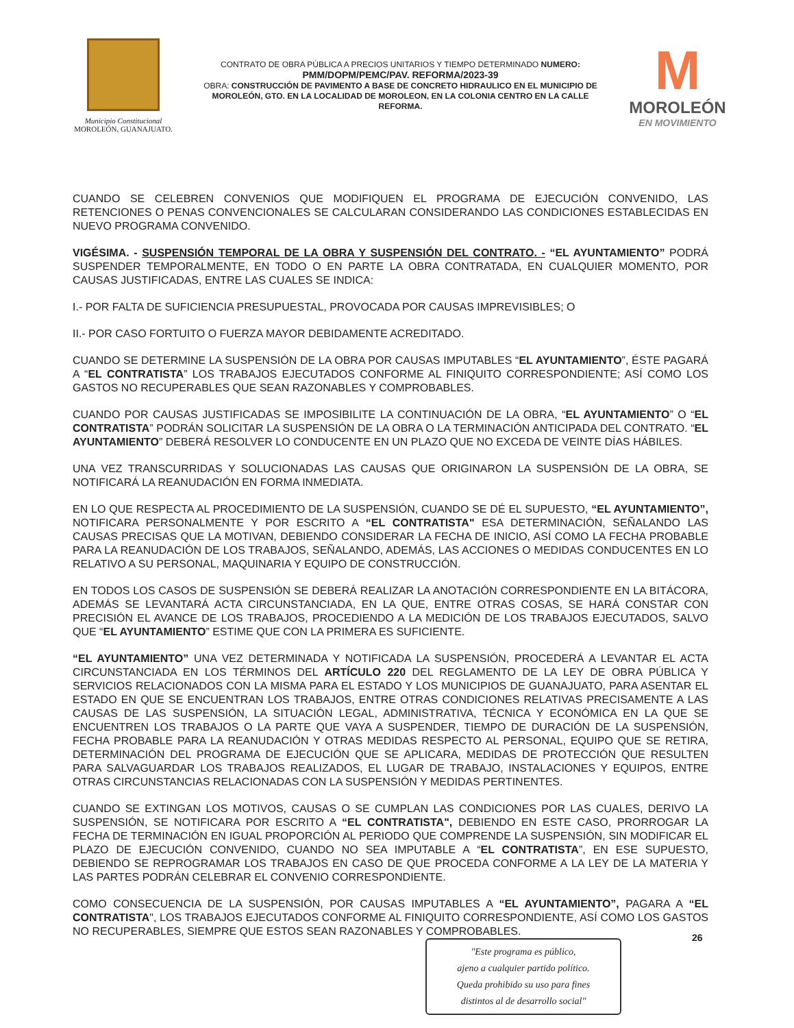Municipio Constitucional
MOROLEÓN, GUANAJUATO.
CONTRATO DE OBRA PÚBLICA A PRECIOS UNITARIOS Y TIEMPO DETERMINADO NUMERO:
PMM/DOPM/PEMC/PAV. REFORMA/2023-39
OBRA: CONSTRUCCIÓN DE PAVIMENTO A BASE DE CONCRETO HIDRAULICO EN EL MUNICIPIO DE MOROLEÓN, GTO. EN LA LOCALIDAD DE MOROLEON, EN LA COLONIA CENTRO EN LA CALLE REFORMA.
M
MOROLEÓN
EN MOVIMIENTO
CUANDO SE CELEBREN CONVENIOS QUE MODIFIQUEN EL PROGRAMA DE EJECUCIÓN CONVENIDO, LAS RETENCIONES O PENAS CONVENCIONALES SE CALCULARAN CONSIDERANDO LAS CONDICIONES ESTABLECIDAS EN NUEVO PROGRAMA CONVENIDO.
VIGÉSIMA. - SUSPENSIÓN TEMPORAL DE LA OBRA Y SUSPENSIÓN DEL CONTRATO. - “EL AYUNTAMIENTO” PODRÁ SUSPENDER TEMPORALMENTE, EN TODO O EN PARTE LA OBRA CONTRATADA, EN CUALQUIER MOMENTO, POR CAUSAS JUSTIFICADAS, ENTRE LAS CUALES SE INDICA:
I.- POR FALTA DE SUFICIENCIA PRESUPUESTAL, PROVOCADA POR CAUSAS IMPREVISIBLES; O
II.- POR CASO FORTUITO O FUERZA MAYOR DEBIDAMENTE ACREDITADO.
CUANDO SE DETERMINE LA SUSPENSIÓN DE LA OBRA POR CAUSAS IMPUTABLES “EL AYUNTAMIENTO”, ÉSTE PAGARÁ A “EL CONTRATISTA” LOS TRABAJOS EJECUTADOS CONFORME AL FINIQUITO CORRESPONDIENTE; ASÍ COMO LOS GASTOS NO RECUPERABLES QUE SEAN RAZONABLES Y COMPROBABLES.
CUANDO POR CAUSAS JUSTIFICADAS SE IMPOSIBILITE LA CONTINUACIÓN DE LA OBRA, “EL AYUNTAMIENTO” O “EL CONTRATISTA” PODRÁN SOLICITAR LA SUSPENSIÓN DE LA OBRA O LA TERMINACIÓN ANTICIPADA DEL CONTRATO. “EL AYUNTAMIENTO” DEBERÁ RESOLVER LO CONDUCENTE EN UN PLAZO QUE NO EXCEDA DE VEINTE DÍAS HÁBILES.
UNA VEZ TRANSCURRIDAS Y SOLUCIONADAS LAS CAUSAS QUE ORIGINARON LA SUSPENSIÓN DE LA OBRA, SE NOTIFICARÁ LA REANUDACIÓN EN FORMA INMEDIATA.
EN LO QUE RESPECTA AL PROCEDIMIENTO DE LA SUSPENSIÓN, CUANDO SE DÉ EL SUPUESTO, “EL AYUNTAMIENTO”, NOTIFICARA PERSONALMENTE Y POR ESCRITO A “EL CONTRATISTA" ESA DETERMINACIÓN, SEÑALANDO LAS CAUSAS PRECISAS QUE LA MOTIVAN, DEBIENDO CONSIDERAR LA FECHA DE INICIO, ASÍ COMO LA FECHA PROBABLE PARA LA REANUDACIÓN DE LOS TRABAJOS, SEÑALANDO, ADEMÁS, LAS ACCIONES O MEDIDAS CONDUCENTES EN LO RELATIVO A SU PERSONAL, MAQUINARIA Y EQUIPO DE CONSTRUCCIÓN.
EN TODOS LOS CASOS DE SUSPENSIÓN SE DEBERÁ REALIZAR LA ANOTACIÓN CORRESPONDIENTE EN LA BITÁCORA, ADEMÁS SE LEVANTARÁ ACTA CIRCUNSTANCIADA, EN LA QUE, ENTRE OTRAS COSAS, SE HARÁ CONSTAR CON PRECISIÓN EL AVANCE DE LOS TRABAJOS, PROCEDIENDO A LA MEDICIÓN DE LOS TRABAJOS EJECUTADOS, SALVO QUE “EL AYUNTAMIENTO” ESTIME QUE CON LA PRIMERA ES SUFICIENTE.
“EL AYUNTAMIENTO” UNA VEZ DETERMINADA Y NOTIFICADA LA SUSPENSIÓN, PROCEDERÁ A LEVANTAR EL ACTA CIRCUNSTANCIADA EN LOS TÉRMINOS DEL ARTÍCULO 220 DEL REGLAMENTO DE LA LEY DE OBRA PÚBLICA Y SERVICIOS RELACIONADOS CON LA MISMA PARA EL ESTADO Y LOS MUNICIPIOS DE GUANAJUATO, PARA ASENTAR EL ESTADO EN QUE SE ENCUENTRAN LOS TRABAJOS, ENTRE OTRAS CONDICIONES RELATIVAS PRECISAMENTE A LAS CAUSAS DE LAS SUSPENSIÓN, LA SITUACIÓN LEGAL, ADMINISTRATIVA, TÉCNICA Y ECONÓMICA EN LA QUE SE ENCUENTREN LOS TRABAJOS O LA PARTE QUE VAYA A SUSPENDER, TIEMPO DE DURACIÓN DE LA SUSPENSIÓN, FECHA PROBABLE PARA LA REANUDACIÓN Y OTRAS MEDIDAS RESPECTO AL PERSONAL, EQUIPO QUE SE RETIRA, DETERMINACIÓN DEL PROGRAMA DE EJECUCIÓN QUE SE APLICARA, MEDIDAS DE PROTECCIÓN QUE RESULTEN PARA SALVAGUARDAR LOS TRABAJOS REALIZADOS, EL LUGAR DE TRABAJO, INSTALACIONES Y EQUIPOS, ENTRE OTRAS CIRCUNSTANCIAS RELACIONADAS CON LA SUSPENSIÓN Y MEDIDAS PERTINENTES.
CUANDO SE EXTINGAN LOS MOTIVOS, CAUSAS O SE CUMPLAN LAS CONDICIONES POR LAS CUALES, DERIVO LA SUSPENSIÓN, SE NOTIFICARA POR ESCRITO A “EL CONTRATISTA", DEBIENDO EN ESTE CASO, PRORROGAR LA FECHA DE TERMINACIÓN EN IGUAL PROPORCIÓN AL PERIODO QUE COMPRENDE LA SUSPENSIÓN, SIN MODIFICAR EL PLAZO DE EJECUCIÓN CONVENIDO, CUANDO NO SEA IMPUTABLE A “EL CONTRATISTA”, EN ESE SUPUESTO, DEBIENDO SE REPROGRAMAR LOS TRABAJOS EN CASO DE QUE PROCEDA CONFORME A LA LEY DE LA MATERIA Y LAS PARTES PODRÁN CELEBRAR EL CONVENIO CORRESPONDIENTE.
COMO CONSECUENCIA DE LA SUSPENSIÓN, POR CAUSAS IMPUTABLES A “EL AYUNTAMIENTO”, PAGARA A “EL CONTRATISTA", LOS TRABAJOS EJECUTADOS CONFORME AL FINIQUITO CORRESPONDIENTE, ASÍ COMO LOS GASTOS NO RECUPERABLES, SIEMPRE QUE ESTOS SEAN RAZONABLES Y COMPROBABLES.
"Este programa es público,
ajeno a cualquier partido político.
Queda prohibido su uso para fines
distintos al de desarrollo social"
26